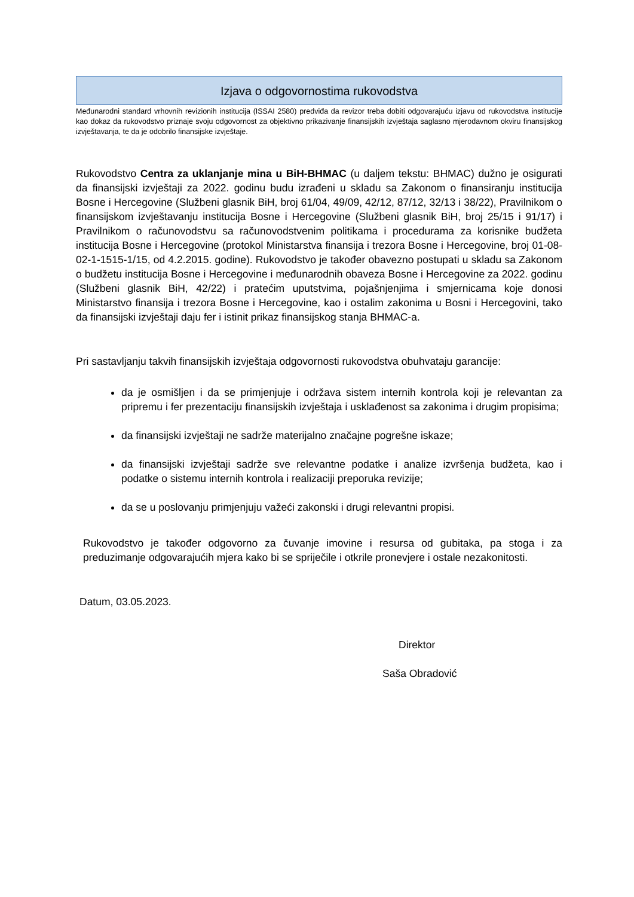Izjava o odgovornostima rukovodstva
Međunarodni standard vrhovnih revizionih institucija (ISSAI 2580) predviđa da revizor treba dobiti odgovarajuću izjavu od rukovodstva institucije kao dokaz da rukovodstvo priznaje svoju odgovornost za objektivno prikazivanje finansijskih izvještaja saglasno mjerodavnom okviru finansijskog izvještavanja, te da je odobrilo finansijske izvještaje.
Rukovodstvo Centra za uklanjanje mina u BiH-BHMAC (u daljem tekstu: BHMAC) dužno je osigurati da finansijski izvještaji za 2022. godinu budu izrađeni u skladu sa Zakonom o finansiranju institucija Bosne i Hercegovine (Službeni glasnik BiH, broj 61/04, 49/09, 42/12, 87/12, 32/13 i 38/22), Pravilnikom o finansijskom izvještavanju institucija Bosne i Hercegovine (Službeni glasnik BiH, broj 25/15 i 91/17) i Pravilnikom o računovodstvu sa računovodstvenim politikama i procedurama za korisnike budžeta institucija Bosne i Hercegovine (protokol Ministarstva finansija i trezora Bosne i Hercegovine, broj 01-08-02-1-1515-1/15, od 4.2.2015. godine). Rukovodstvo je također obavezno postupati u skladu sa Zakonom o budžetu institucija Bosne i Hercegovine i međunarodnih obaveza Bosne i Hercegovine za 2022. godinu (Službeni glasnik BiH, 42/22) i pratećim uputstvima, pojašnjenjima i smjernicama koje donosi Ministarstvo finansija i trezora Bosne i Hercegovine, kao i ostalim zakonima u Bosni i Hercegovini, tako da finansijski izvještaji daju fer i istinit prikaz finansijskog stanja BHMAC-a.
Pri sastavljanju takvih finansijskih izvještaja odgovornosti rukovodstva obuhvataju garancije:
da je osmišljen i da se primjenjuje i održava sistem internih kontrola koji je relevantan za pripremu i fer prezentaciju finansijskih izvještaja i usklađenost sa zakonima i drugim propisima;
da finansijski izvještaji ne sadrže materijalno značajne pogrešne iskaze;
da finansijski izvještaji sadrže sve relevantne podatke i analize izvršenja budžeta, kao i podatke o sistemu internih kontrola i realizaciji preporuka revizije;
da se u poslovanju primjenjuju važeći zakonski i drugi relevantni propisi.
Rukovodstvo je također odgovorno za čuvanje imovine i resursa od gubitaka, pa stoga i za preduzimanje odgovarajućih mjera kako bi se spriječile i otkrile pronevjere i ostale nezakonitosti.
Datum, 03.05.2023.
Direktor
Saša Obradović